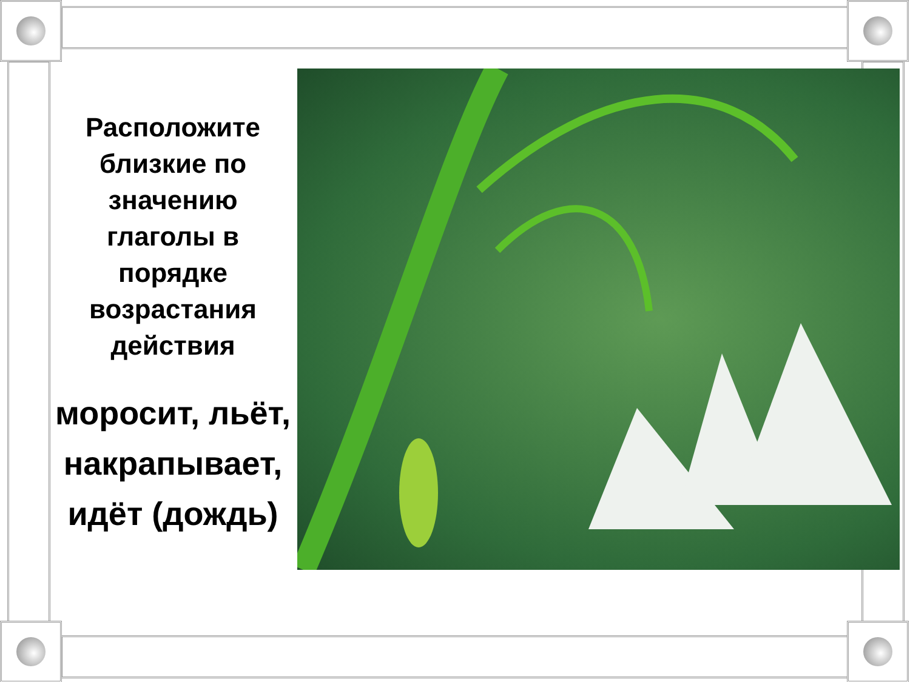Расположите близкие по значению глаголы в порядке возрастания действия
моросит, льёт, накрапывает, идёт (дождь)